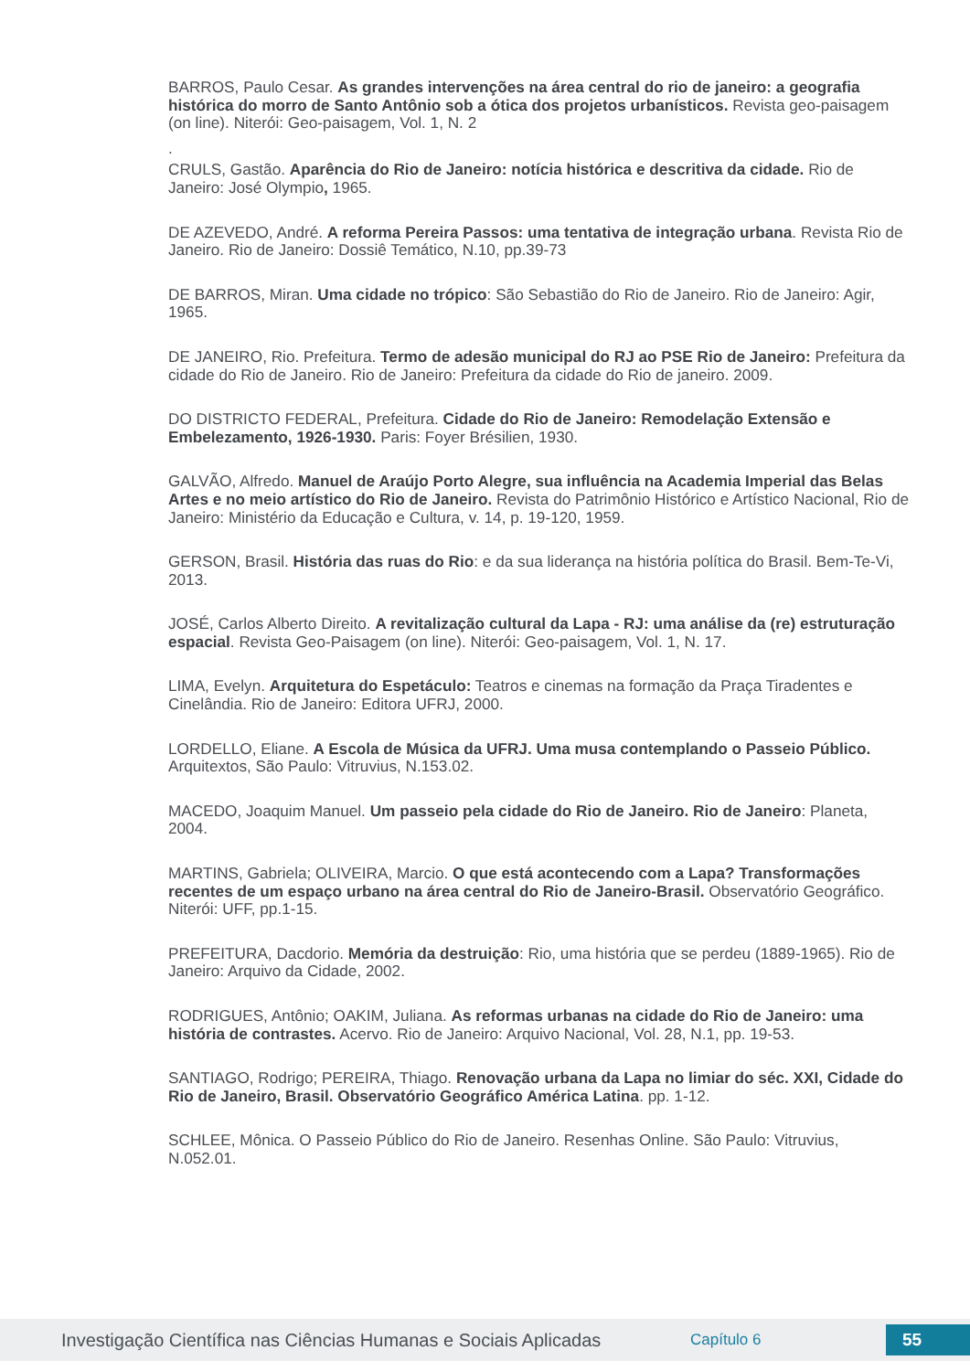BARROS, Paulo Cesar. As grandes intervenções na área central do rio de janeiro: a geografia histórica do morro de Santo Antônio sob a ótica dos projetos urbanísticos. Revista geo-paisagem (on line). Niterói: Geo-paisagem, Vol. 1, N. 2
.
CRULS, Gastão. Aparência do Rio de Janeiro: notícia histórica e descritiva da cidade. Rio de Janeiro: José Olympio, 1965.
DE AZEVEDO, André. A reforma Pereira Passos: uma tentativa de integração urbana. Revista Rio de Janeiro. Rio de Janeiro: Dossiê Temático, N.10, pp.39-73
DE BARROS, Miran. Uma cidade no trópico: São Sebastião do Rio de Janeiro. Rio de Janeiro: Agir, 1965.
DE JANEIRO, Rio. Prefeitura. Termo de adesão municipal do RJ ao PSE Rio de Janeiro: Prefeitura da cidade do Rio de Janeiro. Rio de Janeiro: Prefeitura da cidade do Rio de janeiro. 2009.
DO DISTRICTO FEDERAL, Prefeitura. Cidade do Rio de Janeiro: Remodelação Extensão e Embelezamento, 1926-1930. Paris: Foyer Brésilien, 1930.
GALVÃO, Alfredo. Manuel de Araújo Porto Alegre, sua influência na Academia Imperial das Belas Artes e no meio artístico do Rio de Janeiro. Revista do Patrimônio Histórico e Artístico Nacional, Rio de Janeiro: Ministério da Educação e Cultura, v. 14, p. 19-120, 1959.
GERSON, Brasil. História das ruas do Rio: e da sua liderança na história política do Brasil. Bem-Te-Vi, 2013.
JOSÉ, Carlos Alberto Direito. A revitalização cultural da Lapa - RJ: uma análise da (re) estruturação espacial. Revista Geo-Paisagem (on line). Niterói: Geo-paisagem, Vol. 1, N. 17.
LIMA, Evelyn. Arquitetura do Espetáculo: Teatros e cinemas na formação da Praça Tiradentes e Cinelândia. Rio de Janeiro: Editora UFRJ, 2000.
LORDELLO, Eliane. A Escola de Música da UFRJ. Uma musa contemplando o Passeio Público. Arquitextos, São Paulo: Vitruvius, N.153.02.
MACEDO, Joaquim Manuel. Um passeio pela cidade do Rio de Janeiro. Rio de Janeiro: Planeta, 2004.
MARTINS, Gabriela; OLIVEIRA, Marcio. O que está acontecendo com a Lapa? Transformações recentes de um espaço urbano na área central do Rio de Janeiro-Brasil. Observatório Geográfico. Niterói: UFF, pp.1-15.
PREFEITURA, Dacdorio. Memória da destruição: Rio, uma história que se perdeu (1889-1965). Rio de Janeiro: Arquivo da Cidade, 2002.
RODRIGUES, Antônio; OAKIM, Juliana. As reformas urbanas na cidade do Rio de Janeiro: uma história de contrastes. Acervo. Rio de Janeiro: Arquivo Nacional, Vol. 28, N.1, pp. 19-53.
SANTIAGO, Rodrigo; PEREIRA, Thiago. Renovação urbana da Lapa no limiar do séc. XXI, Cidade do Rio de Janeiro, Brasil. Observatório Geográfico América Latina. pp. 1-12.
SCHLEE, Mônica. O Passeio Público do Rio de Janeiro. Resenhas Online. São Paulo: Vitruvius, N.052.01.
Investigação Científica nas Ciências Humanas e Sociais Aplicadas Capítulo 6 55